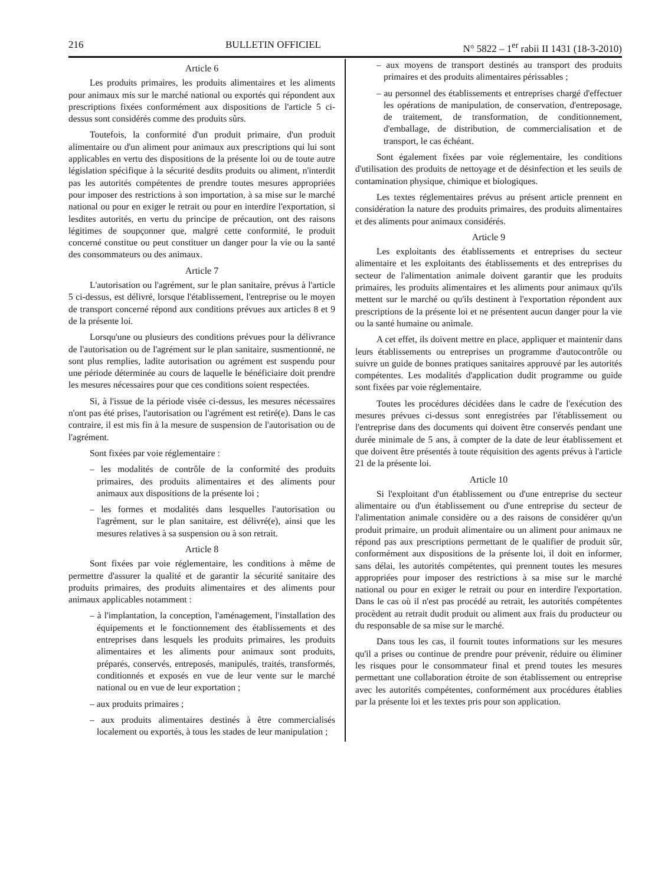216 BULLETIN OFFICIEL N° 5822 – 1<sup>er</sup> rabii II 1431 (18-3-2010)
Article 6
Les produits primaires, les produits alimentaires et les aliments pour animaux mis sur le marché national ou exportés qui répondent aux prescriptions fixées conformément aux dispositions de l'article 5 ci-dessus sont considérés comme des produits sûrs.
Toutefois, la conformité d'un produit primaire, d'un produit alimentaire ou d'un aliment pour animaux aux prescriptions qui lui sont applicables en vertu des dispositions de la présente loi ou de toute autre législation spécifique à la sécurité desdits produits ou aliment, n'interdit pas les autorités compétentes de prendre toutes mesures appropriées pour imposer des restrictions à son importation, à sa mise sur le marché national ou pour en exiger le retrait ou pour en interdire l'exportation, si lesdites autorités, en vertu du principe de précaution, ont des raisons légitimes de soupçonner que, malgré cette conformité, le produit concerné constitue ou peut constituer un danger pour la vie ou la santé des consommateurs ou des animaux.
Article 7
L'autorisation ou l'agrément, sur le plan sanitaire, prévus à l'article 5 ci-dessus, est délivré, lorsque l'établissement, l'entreprise ou le moyen de transport concerné répond aux conditions prévues aux articles 8 et 9 de la présente loi.
Lorsqu'une ou plusieurs des conditions prévues pour la délivrance de l'autorisation ou de l'agrément sur le plan sanitaire, susmentionné, ne sont plus remplies, ladite autorisation ou agrément est suspendu pour une période déterminée au cours de laquelle le bénéficiaire doit prendre les mesures nécessaires pour que ces conditions soient respectées.
Si, à l'issue de la période visée ci-dessus, les mesures nécessaires n'ont pas été prises, l'autorisation ou l'agrément est retiré(e). Dans le cas contraire, il est mis fin à la mesure de suspension de l'autorisation ou de l'agrément.
Sont fixées par voie réglementaire :
– les modalités de contrôle de la conformité des produits primaires, des produits alimentaires et des aliments pour animaux aux dispositions de la présente loi ;
– les formes et modalités dans lesquelles l'autorisation ou l'agrément, sur le plan sanitaire, est délivré(e), ainsi que les mesures relatives à sa suspension ou à son retrait.
Article 8
Sont fixées par voie réglementaire, les conditions à même de permettre d'assurer la qualité et de garantir la sécurité sanitaire des produits primaires, des produits alimentaires et des aliments pour animaux applicables notamment :
– à l'implantation, la conception, l'aménagement, l'installation des équipements et le fonctionnement des établissements et des entreprises dans lesquels les produits primaires, les produits alimentaires et les aliments pour animaux sont produits, préparés, conservés, entreposés, manipulés, traités, transformés, conditionnés et exposés en vue de leur vente sur le marché national ou en vue de leur exportation ;
– aux produits primaires ;
– aux produits alimentaires destinés à être commercialisés localement ou exportés, à tous les stades de leur manipulation ;
– aux moyens de transport destinés au transport des produits primaires et des produits alimentaires périssables ;
– au personnel des établissements et entreprises chargé d'effectuer les opérations de manipulation, de conservation, d'entreposage, de traitement, de transformation, de conditionnement, d'emballage, de distribution, de commercialisation et de transport, le cas échéant.
Sont également fixées par voie réglementaire, les conditions d'utilisation des produits de nettoyage et de désinfection et les seuils de contamination physique, chimique et biologiques.
Les textes réglementaires prévus au présent article prennent en considération la nature des produits primaires, des produits alimentaires et des aliments pour animaux considérés.
Article 9
Les exploitants des établissements et entreprises du secteur alimentaire et les exploitants des établissements et des entreprises du secteur de l'alimentation animale doivent garantir que les produits primaires, les produits alimentaires et les aliments pour animaux qu'ils mettent sur le marché ou qu'ils destinent à l'exportation répondent aux prescriptions de la présente loi et ne présentent aucun danger pour la vie ou la santé humaine ou animale.
A cet effet, ils doivent mettre en place, appliquer et maintenir dans leurs établissements ou entreprises un programme d'autocontrôle ou suivre un guide de bonnes pratiques sanitaires approuvé par les autorités compétentes. Les modalités d'application dudit programme ou guide sont fixées par voie réglementaire.
Toutes les procédures décidées dans le cadre de l'exécution des mesures prévues ci-dessus sont enregistrées par l'établissement ou l'entreprise dans des documents qui doivent être conservés pendant une durée minimale de 5 ans, à compter de la date de leur établissement et que doivent être présentés à toute réquisition des agents prévus à l'article 21 de la présente loi.
Article 10
Si l'exploitant d'un établissement ou d'une entreprise du secteur alimentaire ou d'un établissement ou d'une entreprise du secteur de l'alimentation animale considère ou a des raisons de considérer qu'un produit primaire, un produit alimentaire ou un aliment pour animaux ne répond pas aux prescriptions permettant de le qualifier de produit sûr, conformément aux dispositions de la présente loi, il doit en informer, sans délai, les autorités compétentes, qui prennent toutes les mesures appropriées pour imposer des restrictions à sa mise sur le marché national ou pour en exiger le retrait ou pour en interdire l'exportation. Dans le cas où il n'est pas procédé au retrait, les autorités compétentes procèdent au retrait dudit produit ou aliment aux frais du producteur ou du responsable de sa mise sur le marché.
Dans tous les cas, il fournit toutes informations sur les mesures qu'il a prises ou continue de prendre pour prévenir, réduire ou éliminer les risques pour le consommateur final et prend toutes les mesures permettant une collaboration étroite de son établissement ou entreprise avec les autorités compétentes, conformément aux procédures établies par la présente loi et les textes pris pour son application.